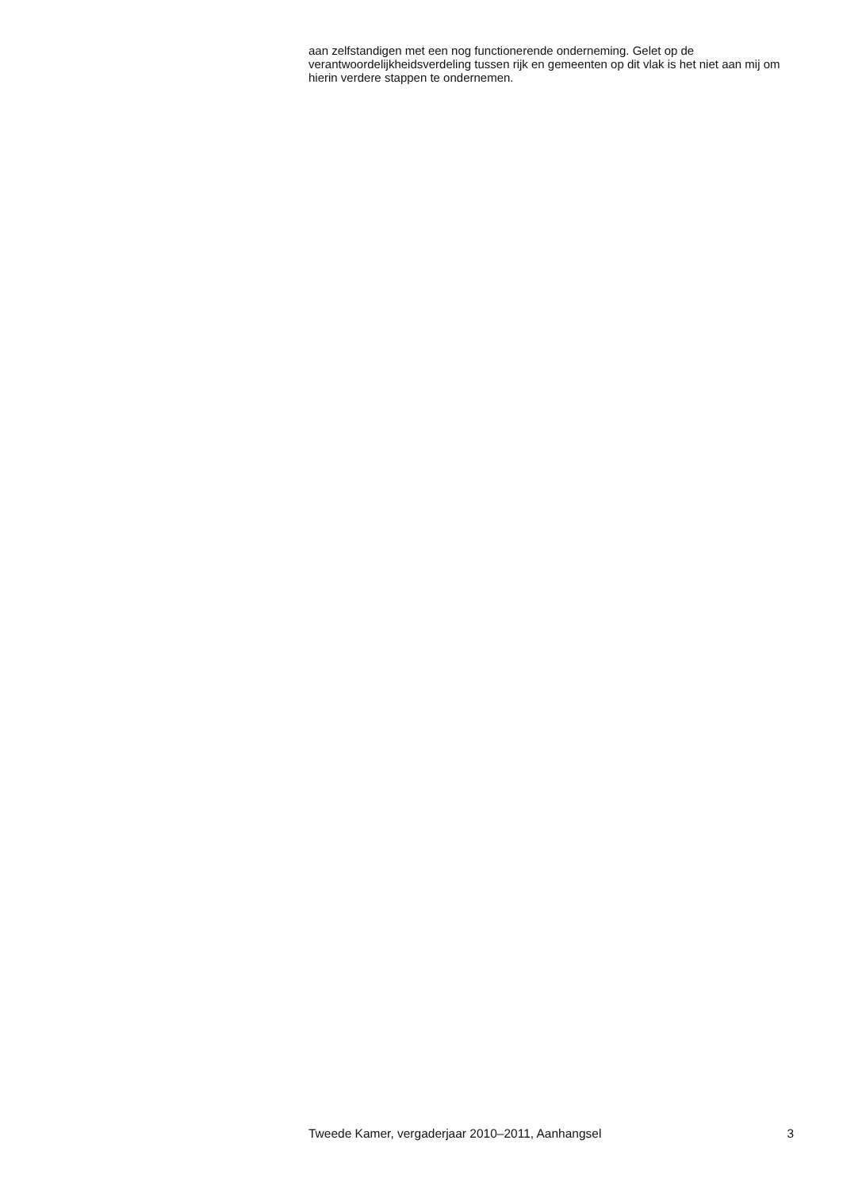aan zelfstandigen met een nog functionerende onderneming. Gelet op de verantwoordelijkheidsverdeling tussen rijk en gemeenten op dit vlak is het niet aan mij om hierin verdere stappen te ondernemen.
Tweede Kamer, vergaderjaar 2010–2011, Aanhangsel 3